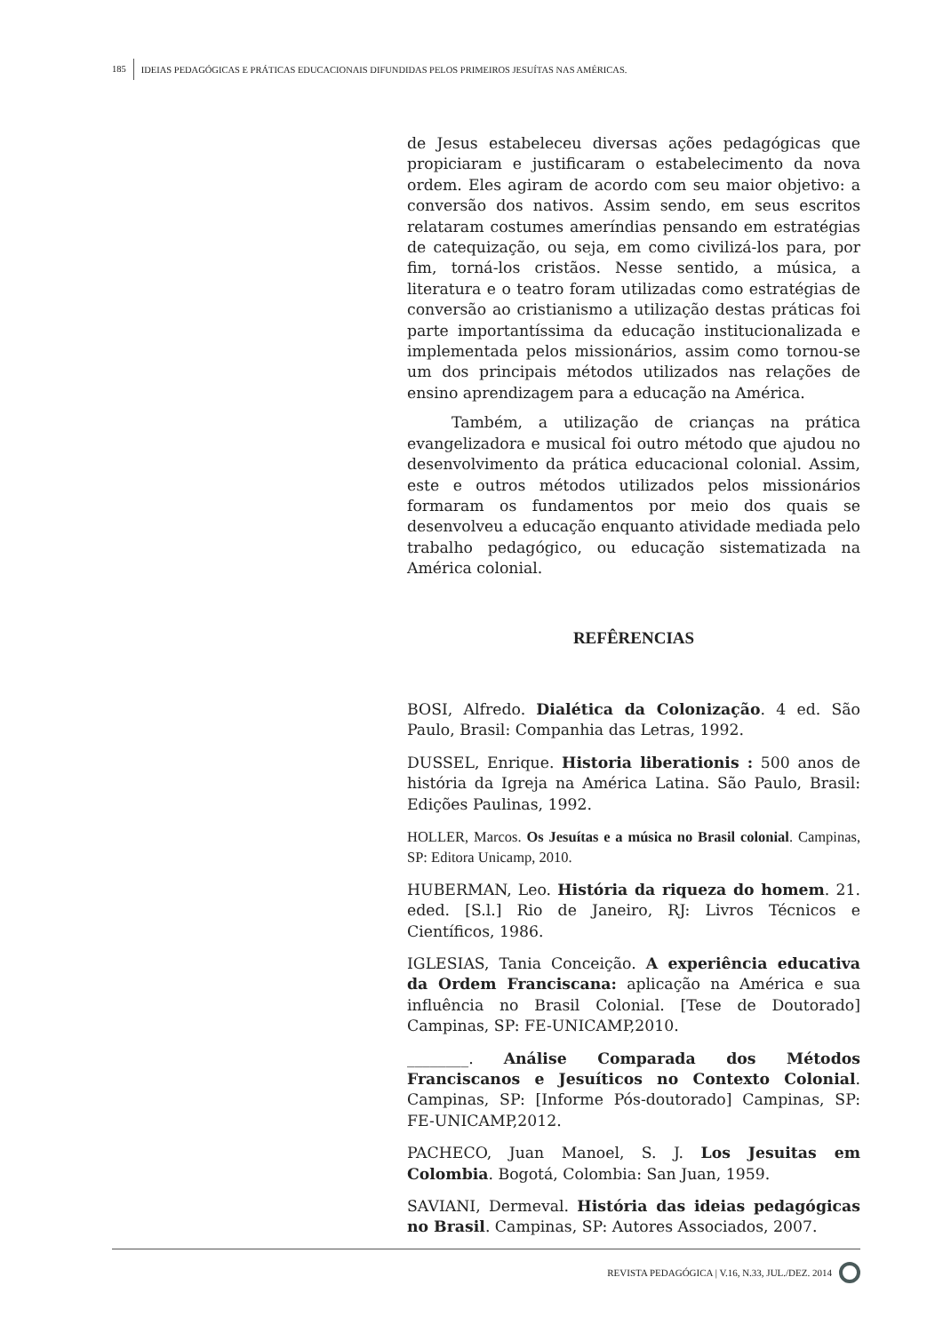185 IDEIAS PEDAGÓGICAS E PRÁTICAS EDUCACIONAIS DIFUNDIDAS PELOS PRIMEIROS JESUÍTAS NAS AMÉRICAS.
de Jesus estabeleceu diversas ações pedagógicas que propiciaram e justificaram o estabelecimento da nova ordem. Eles agiram de acordo com seu maior objetivo: a conversão dos nativos. Assim sendo, em seus escritos relataram costumes ameríndias pensando em estratégias de catequização, ou seja, em como civilizá-los para, por fim, torná-los cristãos. Nesse sentido, a música, a literatura e o teatro foram utilizadas como estratégias de conversão ao cristianismo a utilização destas práticas foi parte importantíssima da educação institucionalizada e implementada pelos missionários, assim como tornou-se um dos principais métodos utilizados nas relações de ensino aprendizagem para a educação na América.
Também, a utilização de crianças na prática evangelizadora e musical foi outro método que ajudou no desenvolvimento da prática educacional colonial. Assim, este e outros métodos utilizados pelos missionários formaram os fundamentos por meio dos quais se desenvolveu a educação enquanto atividade mediada pelo trabalho pedagógico, ou educação sistematizada na América colonial.
REFÊRENCIAS
BOSI, Alfredo. Dialética da Colonização. 4 ed. São Paulo, Brasil: Companhia das Letras, 1992.
DUSSEL, Enrique. Historia liberationis : 500 anos de história da Igreja na América Latina. São Paulo, Brasil: Edições Paulinas, 1992.
HOLLER, Marcos. Os Jesuítas e a música no Brasil colonial. Campinas, SP: Editora Unicamp, 2010.
HUBERMAN, Leo. História da riqueza do homem. 21. eded. [S.l.] Rio de Janeiro, RJ: Livros Técnicos e Científicos, 1986.
IGLESIAS, Tania Conceição. A experiência educativa da Ordem Franciscana: aplicação na América e sua influência no Brasil Colonial. [Tese de Doutorado] Campinas, SP: FE-UNICAMP,2010.
________. Análise Comparada dos Métodos Franciscanos e Jesuíticos no Contexto Colonial. Campinas, SP: [Informe Pós-doutorado] Campinas, SP: FE-UNICAMP,2012.
PACHECO, Juan Manoel, S. J. Los Jesuitas em Colombia. Bogotá, Colombia: San Juan, 1959.
SAVIANI, Dermeval. História das ideias pedagógicas no Brasil. Campinas, SP: Autores Associados, 2007.
REVISTA PEDAGÓGICA | V.16, N.33, JUL./DEZ. 2014